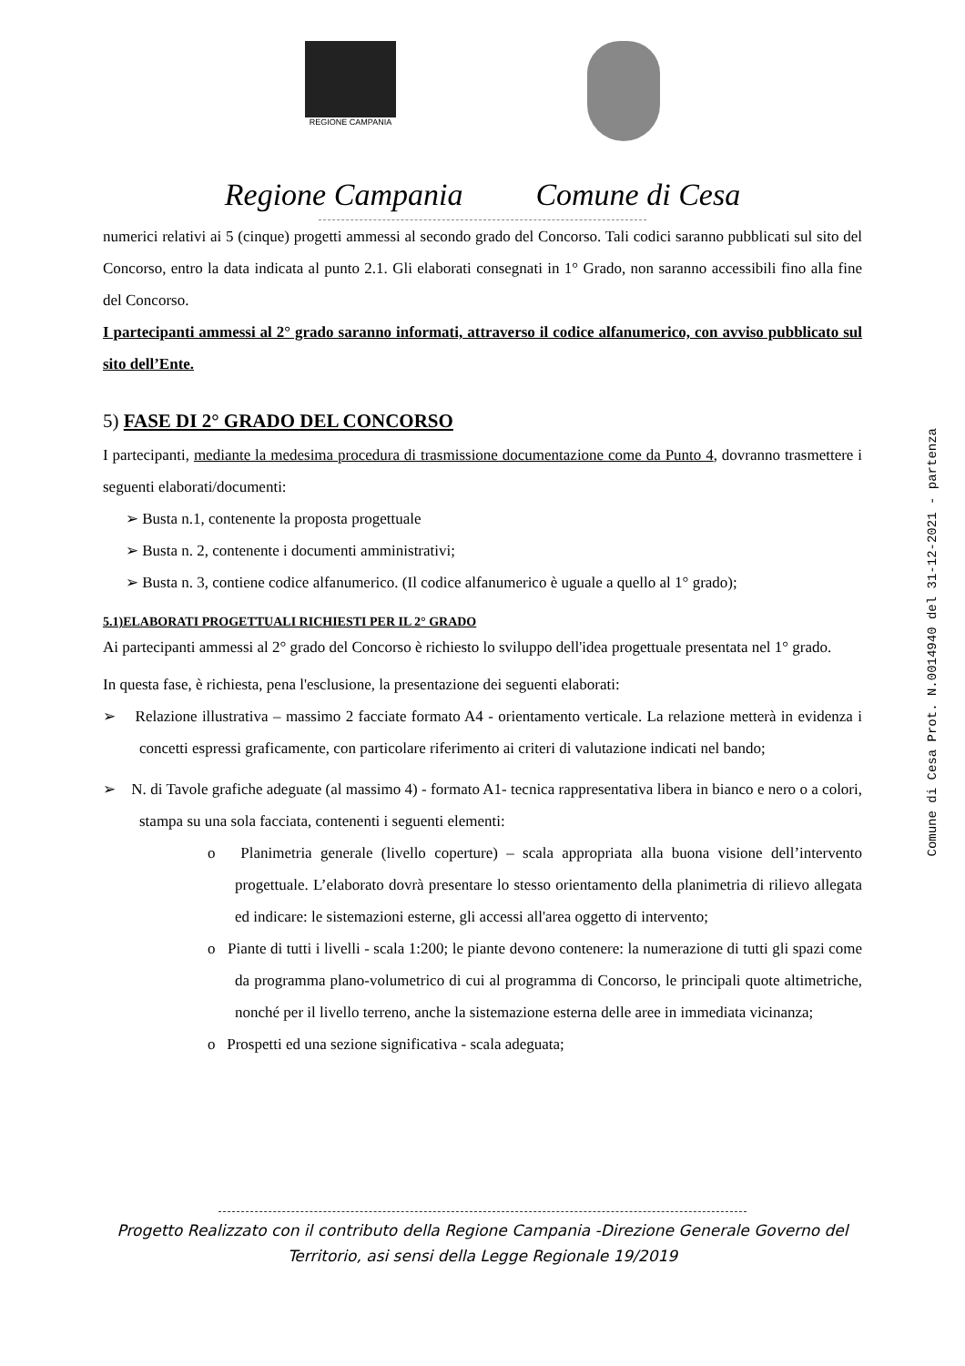REGIONE CAMPANIA
Regione Campania Comune di Cesa
numerici relativi ai 5 (cinque) progetti ammessi al secondo grado del Concorso. Tali codici saranno pubblicati sul sito del Concorso, entro la data indicata al punto 2.1. Gli elaborati consegnati in 1° Grado, non saranno accessibili fino alla fine del Concorso.
I partecipanti ammessi al 2° grado saranno informati, attraverso il codice alfanumerico, con avviso pubblicato sul sito dell’Ente.
5) FASE DI 2° GRADO DEL CONCORSO
I partecipanti, mediante la medesima procedura di trasmissione documentazione come da Punto 4, dovranno trasmettere i seguenti elaborati/documenti:
➢ Busta n.1, contenente la proposta progettuale
➢ Busta n. 2, contenente i documenti amministrativi;
➢ Busta n. 3, contiene codice alfanumerico. (Il codice alfanumerico è uguale a quello al 1° grado);
5.1)ELABORATI PROGETTUALI RICHIESTI PER IL 2° GRADO
Ai partecipanti ammessi al 2° grado del Concorso è richiesto lo sviluppo dell'idea progettuale presentata nel 1° grado.
In questa fase, è richiesta, pena l'esclusione, la presentazione dei seguenti elaborati:
➢ Relazione illustrativa – massimo 2 facciate formato A4 - orientamento verticale. La relazione metterà in evidenza i concetti espressi graficamente, con particolare riferimento ai criteri di valutazione indicati nel bando;
➢ N. di Tavole grafiche adeguate (al massimo 4) - formato A1- tecnica rappresentativa libera in bianco e nero o a colori, stampa su una sola facciata, contenenti i seguenti elementi:
o Planimetria generale (livello coperture) – scala appropriata alla buona visione dell’intervento progettuale. L’elaborato dovrà presentare lo stesso orientamento della planimetria di rilievo allegata ed indicare: le sistemazioni esterne, gli accessi all'area oggetto di intervento;
o Piante di tutti i livelli - scala 1:200; le piante devono contenere: la numerazione di tutti gli spazi come da programma plano-volumetrico di cui al programma di Concorso, le principali quote altimetriche, nonché per il livello terreno, anche la sistemazione esterna delle aree in immediata vicinanza;
o Prospetti ed una sezione significativa - scala adeguata;
Comune di Cesa Prot. N.0014940 del 31-12-2021 - partenza
Progetto Realizzato con il contributo della Regione Campania -Direzione Generale Governo del
Territorio, asi sensi della Legge Regionale 19/2019